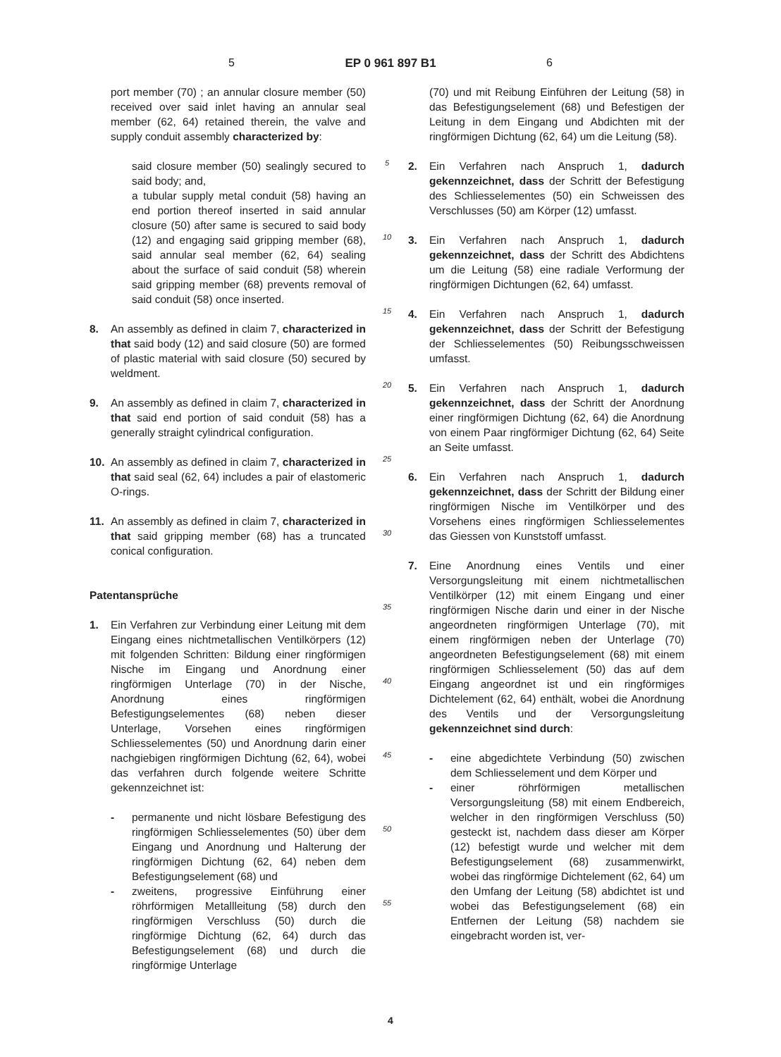5 EP 0 961 897 B1 6
port member (70) ; an annular closure member (50) received over said inlet having an annular seal member (62, 64) retained therein, the valve and supply conduit assembly characterized by:
said closure member (50) sealingly secured to said body; and,
a tubular supply metal conduit (58) having an end portion thereof inserted in said annular closure (50) after same is secured to said body (12) and engaging said gripping member (68), said annular seal member (62, 64) sealing about the surface of said conduit (58) wherein said gripping member (68) prevents removal of said conduit (58) once inserted.
8. An assembly as defined in claim 7, characterized in that said body (12) and said closure (50) are formed of plastic material with said closure (50) secured by weldment.
9. An assembly as defined in claim 7, characterized in that said end portion of said conduit (58) has a generally straight cylindrical configuration.
10. An assembly as defined in claim 7, characterized in that said seal (62, 64) includes a pair of elastomeric O-rings.
11. An assembly as defined in claim 7, characterized in that said gripping member (68) has a truncated conical configuration.
Patentansprüche
1. Ein Verfahren zur Verbindung einer Leitung mit dem Eingang eines nichtmetallischen Ventilkörpers (12) mit folgenden Schritten: Bildung einer ringförmigen Nische im Eingang und Anordnung einer ringförmigen Unterlage (70) in der Nische, Anordnung eines ringförmigen Befestigungselementes (68) neben dieser Unterlage, Vorsehen eines ringförmigen Schliesselementes (50) und Anordnung darin einer nachgiebigen ringförmigen Dichtung (62, 64), wobei das verfahren durch folgende weitere Schritte gekennzeichnet ist:
- permanente und nicht lösbare Befestigung des ringförmigen Schliesselementes (50) über dem Eingang und Anordnung und Halterung der ringförmigen Dichtung (62, 64) neben dem Befestigungselement (68) und
- zweitens, progressive Einführung einer röhrförmigen Metallleitung (58) durch den ringförmigen Verschluss (50) durch die ringförmige Dichtung (62, 64) durch das Befestigungselement (68) und durch die ringförmige Unterlage
5
10
15
20
25
30
35
40
45
50
55
(70) und mit Reibung Einführen der Leitung (58) in das Befestigungselement (68) und Befestigen der Leitung in dem Eingang und Abdichten mit der ringförmigen Dichtung (62, 64) um die Leitung (58).
2. Ein Verfahren nach Anspruch 1, dadurch gekennzeichnet, dass der Schritt der Befestigung des Schliesselementes (50) ein Schweissen des Verschlusses (50) am Körper (12) umfasst.
3. Ein Verfahren nach Anspruch 1, dadurch gekennzeichnet, dass der Schritt des Abdichtens um die Leitung (58) eine radiale Verformung der ringförmigen Dichtungen (62, 64) umfasst.
4. Ein Verfahren nach Anspruch 1, dadurch gekennzeichnet, dass der Schritt der Befestigung der Schliesselementes (50) Reibungsschweissen umfasst.
5. Ein Verfahren nach Anspruch 1, dadurch gekennzeichnet, dass der Schritt der Anordnung einer ringförmigen Dichtung (62, 64) die Anordnung von einem Paar ringförmiger Dichtung (62, 64) Seite an Seite umfasst.
6. Ein Verfahren nach Anspruch 1, dadurch gekennzeichnet, dass der Schritt der Bildung einer ringförmigen Nische im Ventilkörper und des Vorsehens eines ringförmigen Schliesselementes das Giessen von Kunststoff umfasst.
7. Eine Anordnung eines Ventils und einer Versorgungsleitung mit einem nichtmetallischen Ventilkörper (12) mit einem Eingang und einer ringförmigen Nische darin und einer in der Nische angeordneten ringförmigen Unterlage (70), mit einem ringförmigen neben der Unterlage (70) angeordneten Befestigungselement (68) mit einem ringförmigen Schliesselement (50) das auf dem Eingang angeordnet ist und ein ringförmiges Dichtelement (62, 64) enthält, wobei die Anordnung des Ventils und der Versorgungsleitung gekennzeichnet sind durch:
- eine abgedichtete Verbindung (50) zwischen dem Schliesselement und dem Körper und
- einer röhrförmigen metallischen Versorgungsleitung (58) mit einem Endbereich, welcher in den ringförmigen Verschluss (50) gesteckt ist, nachdem dass dieser am Körper (12) befestigt wurde und welcher mit dem Befestigungselement (68) zusammenwirkt, wobei das ringförmige Dichtelement (62, 64) um den Umfang der Leitung (58) abdichtet ist und wobei das Befestigungselement (68) ein Entfernen der Leitung (58) nachdem sie eingebracht worden ist, ver-
4